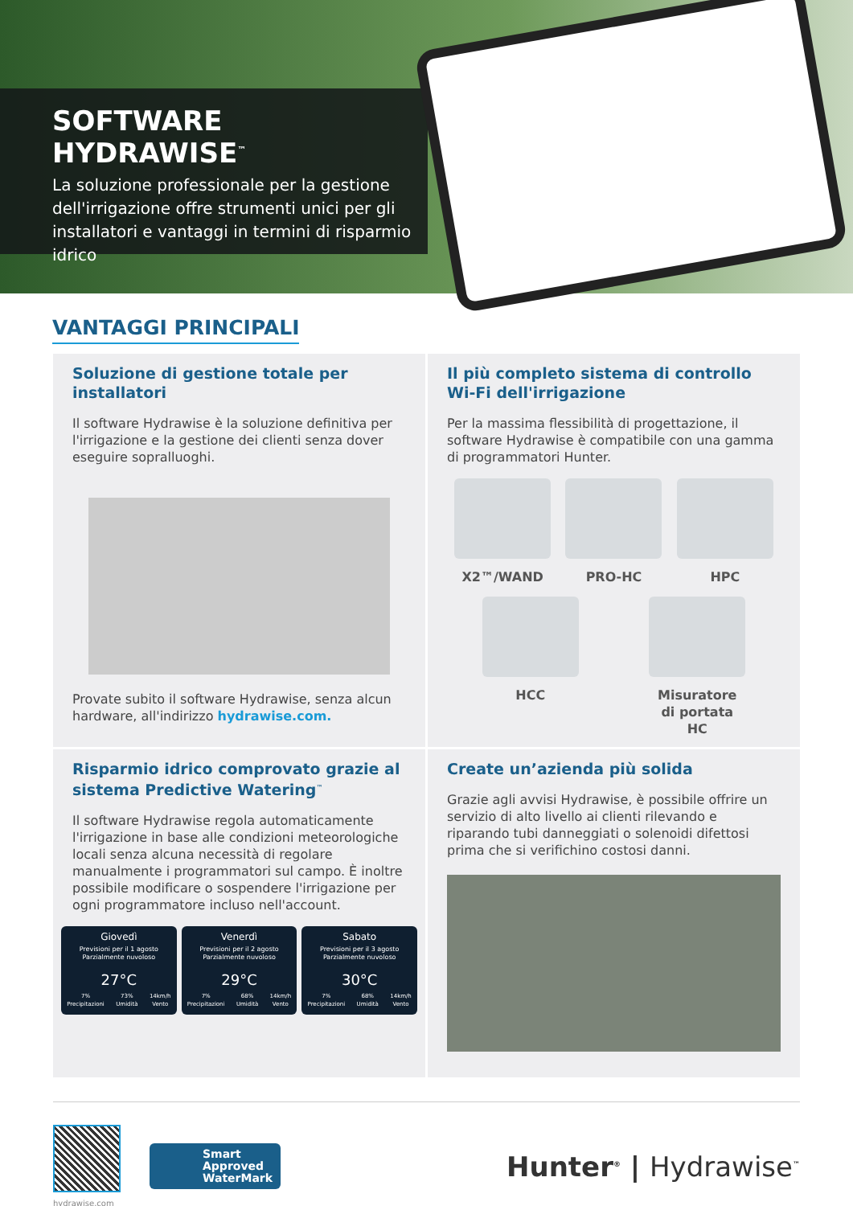SOFTWARE HYDRAWISE<sup>™</sup>
La soluzione professionale per la gestione dell'irrigazione offre strumenti unici per gli installatori e vantaggi in termini di risparmio idrico
VANTAGGI PRINCIPALI
Soluzione di gestione totale per installatori
Il software Hydrawise è la soluzione definitiva per l'irrigazione e la gestione dei clienti senza dover eseguire sopralluoghi.
Provate subito il software Hydrawise, senza alcun hardware, all'indirizzo hydrawise.com.
Il più completo sistema di controllo Wi-Fi dell'irrigazione
Per la massima flessibilità di progettazione, il software Hydrawise è compatibile con una gamma di programmatori Hunter.
X2™/WAND PRO-HC HPC
HCC Misuratore di portata HC
Risparmio idrico comprovato grazie al sistema Predictive Watering<sup>™</sup>
Il software Hydrawise regola automaticamente l'irrigazione in base alle condizioni meteorologiche locali senza alcuna necessità di regolare manualmente i programmatori sul campo. È inoltre possibile modificare o sospendere l'irrigazione per ogni programmatore incluso nell'account.
Giovedì
Previsioni per il 1 agosto
Parzialmente nuvoloso
27°C
7%
Precipitazioni 73%
Umidità 14km/h
Vento
Venerdì
Previsioni per il 2 agosto
Parzialmente nuvoloso
29°C
7%
Precipitazioni 68%
Umidità 14km/h
Vento
Sabato
Previsioni per il 3 agosto
Parzialmente nuvoloso
30°C
7%
Precipitazioni 68%
Umidità 14km/h
Vento
Create un’azienda più solida
Grazie agli avvisi Hydrawise, è possibile offrire un servizio di alto livello ai clienti rilevando e riparando tubi danneggiati o solenoidi difettosi prima che si verifichino costosi danni.
hydrawise.com
Smart
Approved
WaterMark
Hunter<sup>®</sup> | Hydrawise<sup>™</sup>